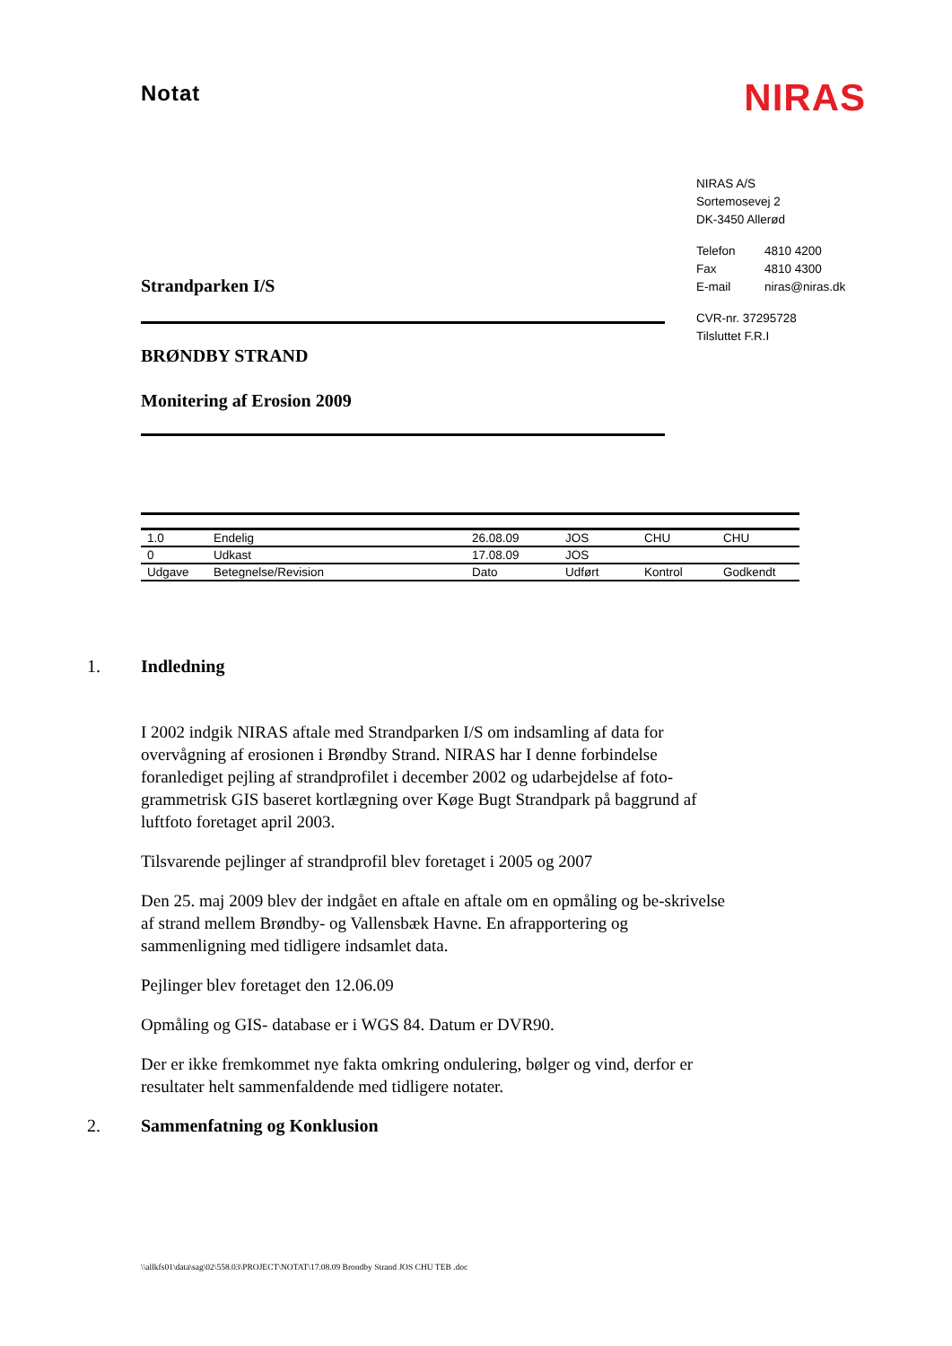Notat
NIRAS
Strandparken I/S
BRØNDBY STRAND
Monitering af Erosion 2009
NIRAS A/S
Sortemosevej 2
DK-3450 Allerød
Telefon 4810 4200
Fax 4810 4300
E-mail niras@niras.dk
CVR-nr. 37295728
Tilsluttet F.R.I
| 1.0 | Endelig | 26.08.09 | JOS | CHU | CHU |
| 0 | Udkast | 17.08.09 | JOS | | |
| Udgave | Betegnelse/Revision | Dato | Udført | Kontrol | Godkendt |
1. Indledning
I 2002 indgik NIRAS aftale med Strandparken I/S om indsamling af data for overvågning af erosionen i Brøndby Strand. NIRAS har I denne forbindelse foranlediget pejling af strandprofilet i december 2002 og udarbejdelse af foto-grammetrisk GIS baseret kortlægning over Køge Bugt Strandpark på baggrund af luftfoto foretaget april 2003.
Tilsvarende pejlinger af strandprofil blev foretaget i 2005 og 2007
Den 25. maj 2009 blev der indgået en aftale en aftale om en opmåling og be-skrivelse af strand mellem Brøndby- og Vallensbæk Havne. En afrapportering og sammenligning med tidligere indsamlet data.
Pejlinger blev foretaget den 12.06.09
Opmåling og GIS- database er i WGS 84. Datum er DVR90.
Der er ikke fremkommet nye fakta omkring ondulering, bølger og vind, derfor er resultater helt sammenfaldende med tidligere notater.
2. Sammenfatning og Konklusion
\\allkfs01\data\sag\02\558.03\PROJECT\NOTAT\17.08.09 Brondby Strand JOS CHU TEB .doc